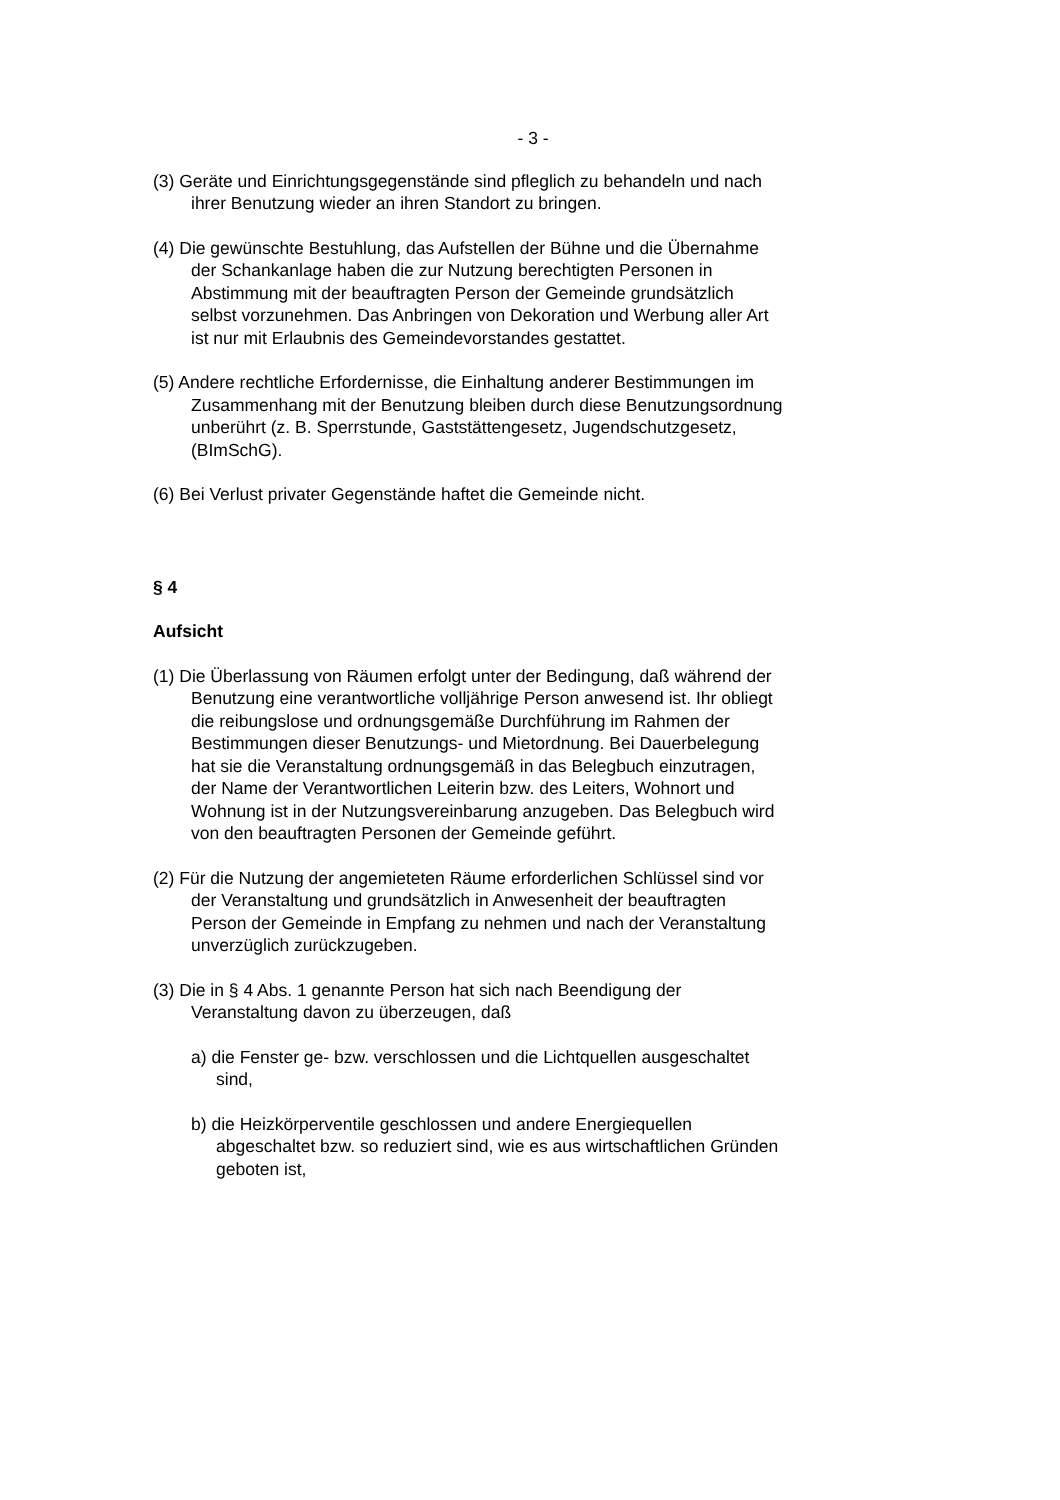- 3 -
(3) Geräte und Einrichtungsgegenstände sind pfleglich zu behandeln und nach ihrer Benutzung wieder an ihren Standort zu bringen.
(4) Die gewünschte Bestuhlung, das Aufstellen der Bühne und die Übernahme der Schankanlage haben die zur Nutzung berechtigten Personen in Abstimmung mit der beauftragten Person der Gemeinde grundsätzlich selbst vorzunehmen. Das Anbringen von Dekoration und Werbung aller Art ist nur mit Erlaubnis des Gemeindevorstandes gestattet.
(5) Andere rechtliche Erfordernisse, die Einhaltung anderer Bestimmungen im Zusammenhang mit der Benutzung bleiben durch diese Benutzungsordnung unberührt (z. B. Sperrstunde, Gaststättengesetz, Jugendschutzgesetz, (BImSchG).
(6) Bei Verlust privater Gegenstände haftet die Gemeinde nicht.
§ 4
Aufsicht
(1) Die Überlassung von Räumen erfolgt unter der Bedingung, daß während der Benutzung eine verantwortliche volljährige Person anwesend ist. Ihr obliegt die reibungslose und ordnungsgemäße Durchführung im Rahmen der Bestimmungen dieser Benutzungs- und Mietordnung. Bei Dauerbelegung hat sie die Veranstaltung ordnungsgemäß in das Belegbuch einzutragen, der Name der Verantwortlichen Leiterin bzw. des Leiters, Wohnort und Wohnung ist in der Nutzungsvereinbarung anzugeben. Das Belegbuch wird von den beauftragten Personen der Gemeinde geführt.
(2) Für die Nutzung der angemieteten Räume erforderlichen Schlüssel sind vor der Veranstaltung und grundsätzlich in Anwesenheit der beauftragten Person der Gemeinde in Empfang zu nehmen und nach der Veranstaltung unverzüglich zurückzugeben.
(3) Die in § 4 Abs. 1 genannte Person hat sich nach Beendigung der Veranstaltung davon zu überzeugen, daß
a) die Fenster ge- bzw. verschlossen und die Lichtquellen ausgeschaltet sind,
b) die Heizkörperventile geschlossen und andere Energiequellen abgeschaltet bzw. so reduziert sind, wie es aus wirtschaftlichen Gründen geboten ist,